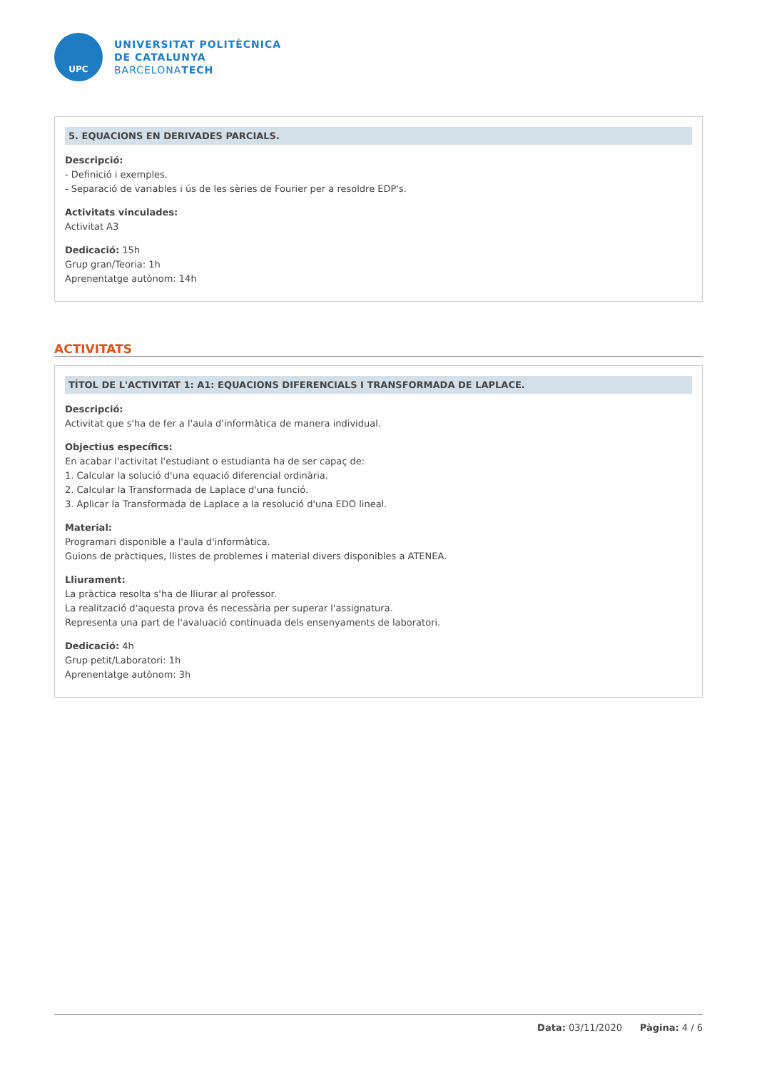UPC
UNIVERSITAT POLITÈCNICA
DE CATALUNYA
BARCELONATECH
5. EQUACIONS EN DERIVADES PARCIALS.
Descripció:
- Definició i exemples.
- Separació de variables i ús de les sèries de Fourier per a resoldre EDP's.
Activitats vinculades:
Activitat A3
Dedicació: 15h
Grup gran/Teoria: 1h
Aprenentatge autònom: 14h
ACTIVITATS
TÍTOL DE L'ACTIVITAT 1: A1: EQUACIONS DIFERENCIALS I TRANSFORMADA DE LAPLACE.
Descripció:
Activitat que s'ha de fer a l'aula d'informàtica de manera individual.
Objectius específics:
En acabar l'activitat l'estudiant o estudianta ha de ser capaç de:
1. Calcular la solució d'una equació diferencial ordinària.
2. Calcular la Transformada de Laplace d'una funció.
3. Aplicar la Transformada de Laplace a la resolució d'una EDO lineal.
Material:
Programari disponible a l'aula d'informàtica.
Guions de pràctiques, llistes de problemes i material divers disponibles a ATENEA.
Lliurament:
La pràctica resolta s'ha de lliurar al professor.
La realització d'aquesta prova és necessària per superar l'assignatura.
Representa una part de l'avaluació continuada dels ensenyaments de laboratori.
Dedicació: 4h
Grup petit/Laboratori: 1h
Aprenentatge autònom: 3h
Data: 03/11/2020 Pàgina: 4 / 6